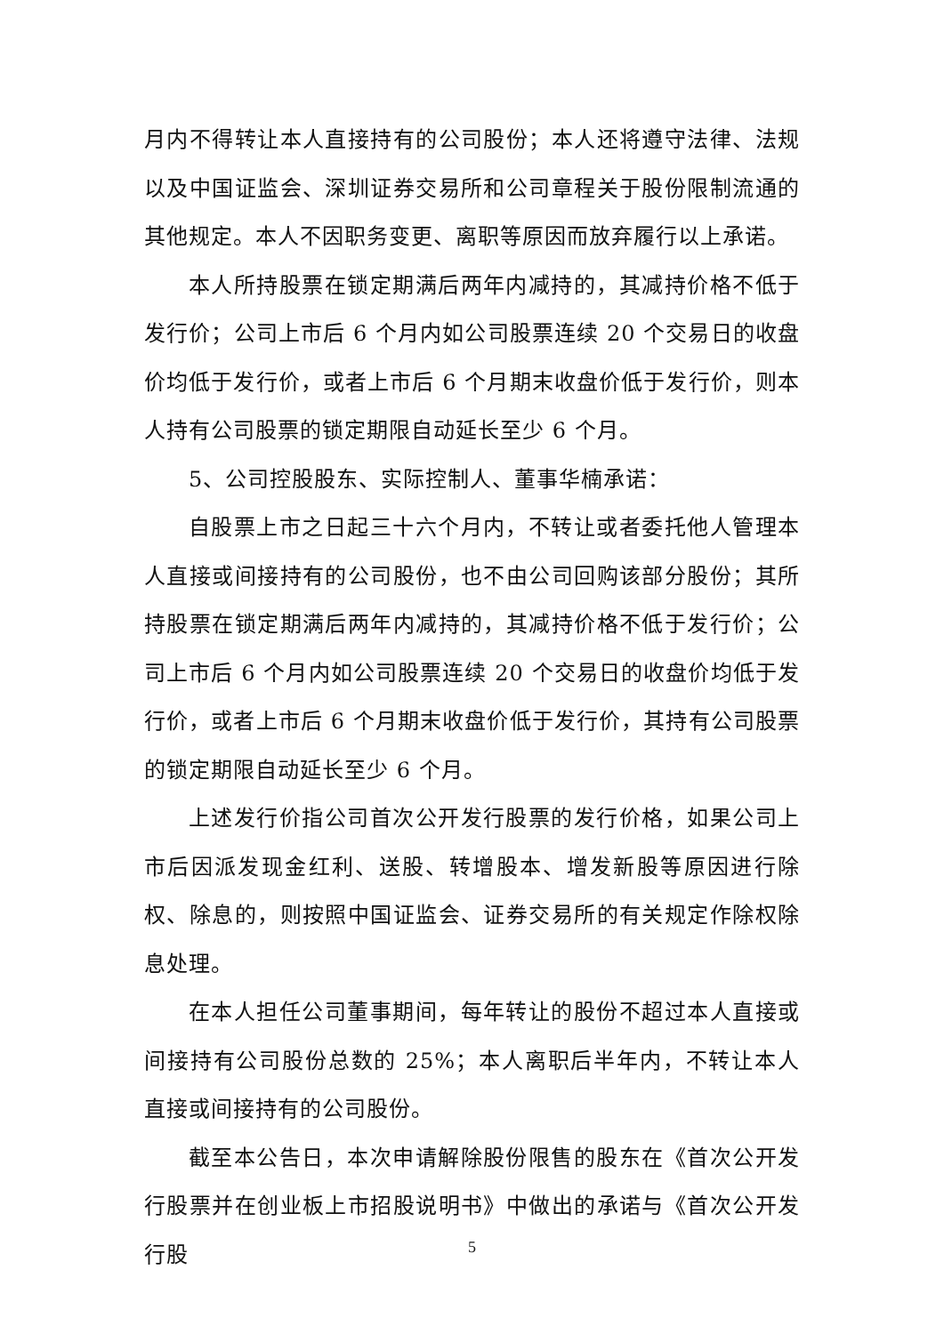月内不得转让本人直接持有的公司股份；本人还将遵守法律、法规以及中国证监会、深圳证券交易所和公司章程关于股份限制流通的其他规定。本人不因职务变更、离职等原因而放弃履行以上承诺。
本人所持股票在锁定期满后两年内减持的，其减持价格不低于发行价；公司上市后 6 个月内如公司股票连续 20 个交易日的收盘价均低于发行价，或者上市后 6 个月期末收盘价低于发行价，则本人持有公司股票的锁定期限自动延长至少 6 个月。
5、公司控股股东、实际控制人、董事华楠承诺：
自股票上市之日起三十六个月内，不转让或者委托他人管理本人直接或间接持有的公司股份，也不由公司回购该部分股份；其所持股票在锁定期满后两年内减持的，其减持价格不低于发行价；公司上市后 6 个月内如公司股票连续 20 个交易日的收盘价均低于发行价，或者上市后 6 个月期末收盘价低于发行价，其持有公司股票的锁定期限自动延长至少 6 个月。
上述发行价指公司首次公开发行股票的发行价格，如果公司上市后因派发现金红利、送股、转增股本、增发新股等原因进行除权、除息的，则按照中国证监会、证券交易所的有关规定作除权除息处理。
在本人担任公司董事期间，每年转让的股份不超过本人直接或间接持有公司股份总数的 25%；本人离职后半年内，不转让本人直接或间接持有的公司股份。
截至本公告日，本次申请解除股份限售的股东在《首次公开发行股票并在创业板上市招股说明书》中做出的承诺与《首次公开发行股
5